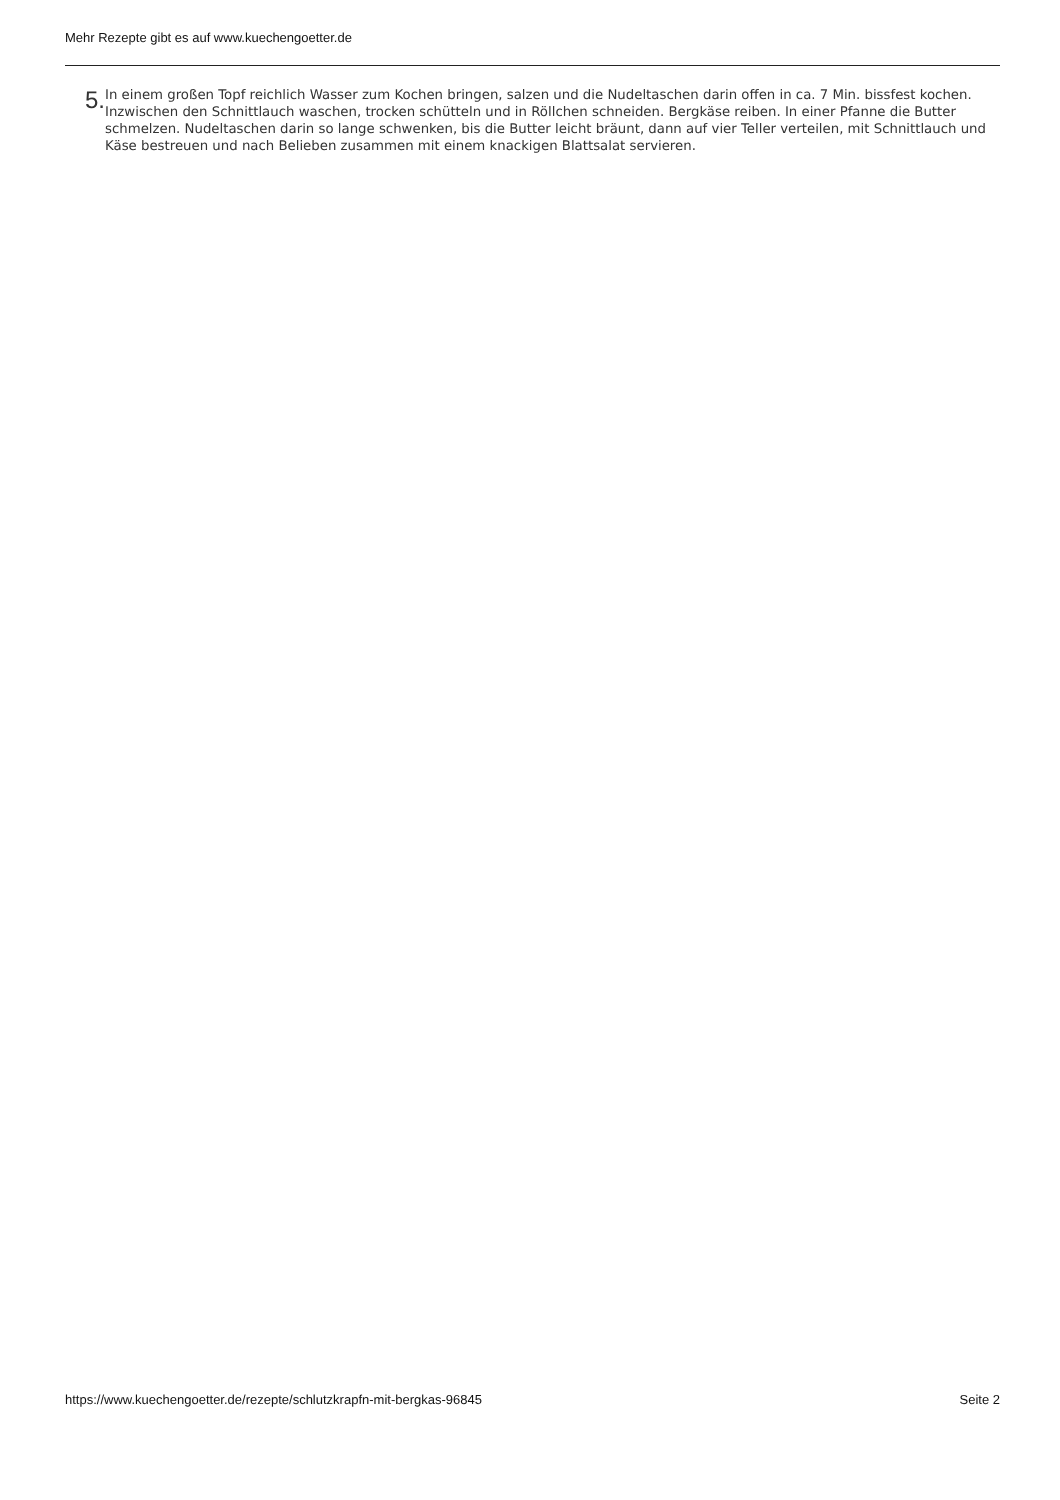Mehr Rezepte gibt es auf www.kuechengoetter.de
5.
In einem großen Topf reichlich Wasser zum Kochen bringen, salzen und die Nudeltaschen darin offen in ca. 7 Min. bissfest kochen. Inzwischen den Schnittlauch waschen, trocken schütteln und in Röllchen schneiden. Bergkäse reiben. In einer Pfanne die Butter schmelzen. Nudeltaschen darin so lange schwenken, bis die Butter leicht bräunt, dann auf vier Teller verteilen, mit Schnittlauch und Käse bestreuen und nach Belieben zusammen mit einem knackigen Blattsalat servieren.
https://www.kuechengoetter.de/rezepte/schlutzkrapfn-mit-bergkas-96845 Seite 2